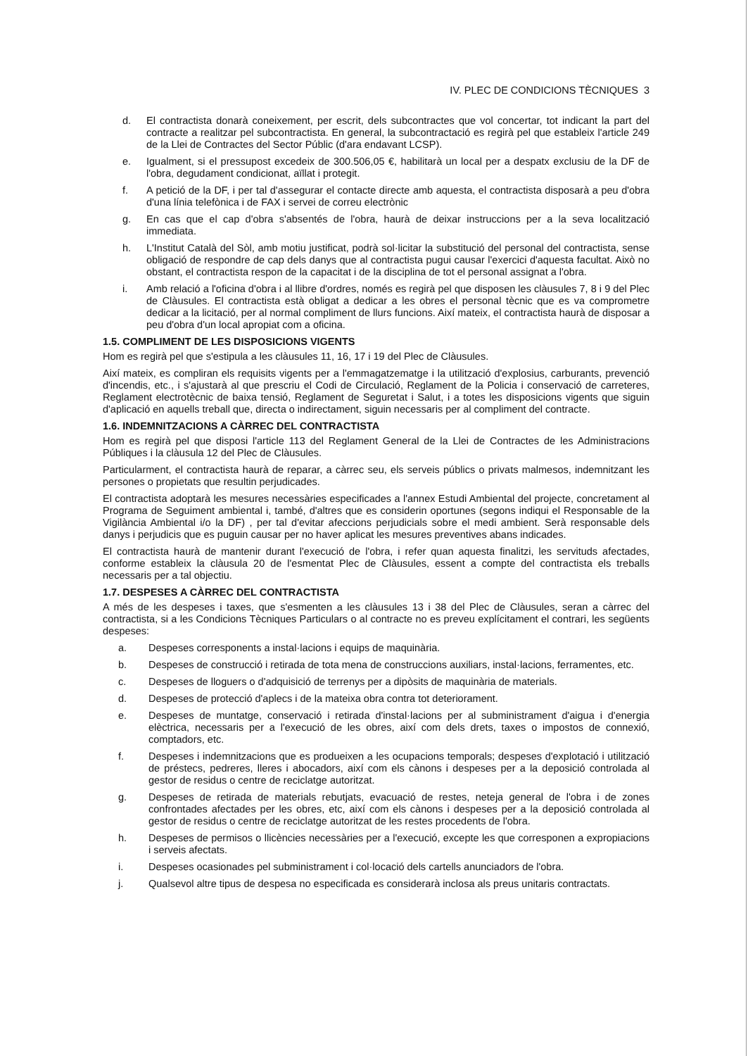IV. PLEC DE CONDICIONS TÈCNIQUES 3
d. El contractista donarà coneixement, per escrit, dels subcontractes que vol concertar, tot indicant la part del contracte a realitzar pel subcontractista. En general, la subcontractació es regirà pel que estableix l'article 249 de la Llei de Contractes del Sector Públic (d'ara endavant LCSP).
e. Igualment, si el pressupost excedeix de 300.506,05 €, habilitarà un local per a despatx exclusiu de la DF de l'obra, degudament condicionat, aïllat i protegit.
f. A petició de la DF, i per tal d'assegurar el contacte directe amb aquesta, el contractista disposarà a peu d'obra d'una línia telefònica i de FAX i servei de correu electrònic
g. En cas que el cap d'obra s'absentés de l'obra, haurà de deixar instruccions per a la seva localització immediata.
h. L'Institut Català del Sòl, amb motiu justificat, podrà sol·licitar la substitució del personal del contractista, sense obligació de respondre de cap dels danys que al contractista pugui causar l'exercici d'aquesta facultat. Això no obstant, el contractista respon de la capacitat i de la disciplina de tot el personal assignat a l'obra.
i. Amb relació a l'oficina d'obra i al llibre d'ordres, només es regirà pel que disposen les clàusules 7, 8 i 9 del Plec de Clàusules. El contractista està obligat a dedicar a les obres el personal tècnic que es va comprometre dedicar a la licitació, per al normal compliment de llurs funcions. Així mateix, el contractista haurà de disposar a peu d'obra d'un local apropiat com a oficina.
1.5. COMPLIMENT DE LES DISPOSICIONS VIGENTS
Hom es regirà pel que s'estipula a les clàusules 11, 16, 17 i 19 del Plec de Clàusules.
Així mateix, es compliran els requisits vigents per a l'emmagatzematge i la utilització d'explosius, carburants, prevenció d'incendis, etc., i s'ajustarà al que prescriu el Codi de Circulació, Reglament de la Policia i conservació de carreteres, Reglament electrotècnic de baixa tensió, Reglament de Seguretat i Salut, i a totes les disposicions vigents que siguin d'aplicació en aquells treball que, directa o indirectament, siguin necessaris per al compliment del contracte.
1.6. INDEMNITZACIONS A CÀRREC DEL CONTRACTISTA
Hom es regirà pel que disposi l'article 113 del Reglament General de la Llei de Contractes de les Administracions Públiques i la clàusula 12 del Plec de Clàusules.
Particularment, el contractista haurà de reparar, a càrrec seu, els serveis públics o privats malmesos, indemnitzant les persones o propietats que resultin perjudicades.
El contractista adoptarà les mesures necessàries especificades a l'annex Estudi Ambiental del projecte, concretament al Programa de Seguiment ambiental i, també, d'altres que es considerin oportunes (segons indiqui el Responsable de la Vigilància Ambiental i/o la DF) , per tal d'evitar afeccions perjudicials sobre el medi ambient. Serà responsable dels danys i perjudicis que es puguin causar per no haver aplicat les mesures preventives abans indicades.
El contractista haurà de mantenir durant l'execució de l'obra, i refer quan aquesta finalitzi, les servituds afectades, conforme estableix la clàusula 20 de l'esmentat Plec de Clàusules, essent a compte del contractista els treballs necessaris per a tal objectiu.
1.7. DESPESES A CÀRREC DEL CONTRACTISTA
A més de les despeses i taxes, que s'esmenten a les clàusules 13 i 38 del Plec de Clàusules, seran a càrrec del contractista, si a les Condicions Tècniques Particulars o al contracte no es preveu explícitament el contrari, les següents despeses:
a. Despeses corresponents a instal·lacions i equips de maquinària.
b. Despeses de construcció i retirada de tota mena de construccions auxiliars, instal·lacions, ferramentes, etc.
c. Despeses de lloguers o d'adquisició de terrenys per a dipòsits de maquinària de materials.
d. Despeses de protecció d'aplecs i de la mateixa obra contra tot deteriorament.
e. Despeses de muntatge, conservació i retirada d'instal·lacions per al subministrament d'aigua i d'energia elèctrica, necessaris per a l'execució de les obres, així com dels drets, taxes o impostos de connexió, comptadors, etc.
f. Despeses i indemnitzacions que es produeixen a les ocupacions temporals; despeses d'explotació i utilització de préstecs, pedreres, lleres i abocadors, així com els cànons i despeses per a la deposició controlada al gestor de residus o centre de reciclatge autoritzat.
g. Despeses de retirada de materials rebutjats, evacuació de restes, neteja general de l'obra i de zones confrontades afectades per les obres, etc, així com els cànons i despeses per a la deposició controlada al gestor de residus o centre de reciclatge autoritzat de les restes procedents de l'obra.
h. Despeses de permisos o llicències necessàries per a l'execució, excepte les que corresponen a expropiacions i serveis afectats.
i. Despeses ocasionades pel subministrament i col·locació dels cartells anunciadors de l'obra.
j. Qualsevol altre tipus de despesa no especificada es considerarà inclosa als preus unitaris contractats.